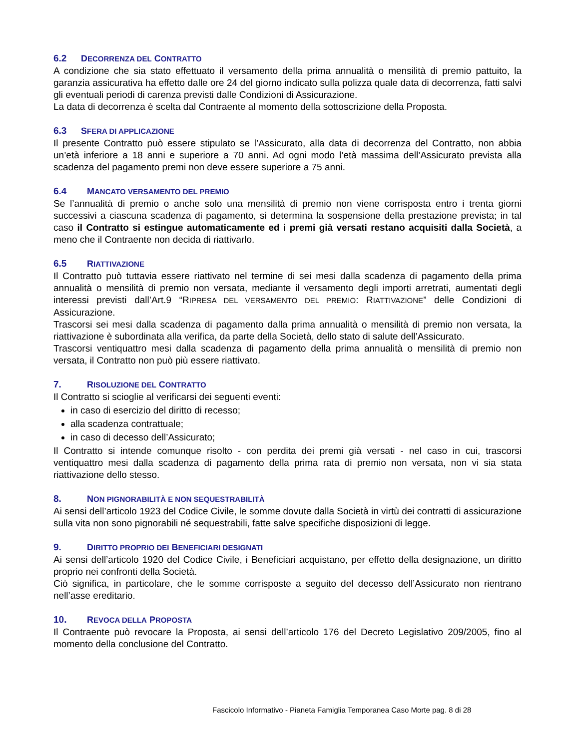6.2 DECORRENZA DEL CONTRATTO
A condizione che sia stato effettuato il versamento della prima annualità o mensilità di premio pattuito, la garanzia assicurativa ha effetto dalle ore 24 del giorno indicato sulla polizza quale data di decorrenza, fatti salvi gli eventuali periodi di carenza previsti dalle Condizioni di Assicurazione.
La data di decorrenza è scelta dal Contraente al momento della sottoscrizione della Proposta.
6.3 SFERA DI APPLICAZIONE
Il presente Contratto può essere stipulato se l’Assicurato, alla data di decorrenza del Contratto, non abbia un’età inferiore a 18 anni e superiore a 70 anni. Ad ogni modo l’età massima dell’Assicurato prevista alla scadenza del pagamento premi non deve essere superiore a 75 anni.
6.4 MANCATO VERSAMENTO DEL PREMIO
Se l’annualità di premio o anche solo una mensilità di premio non viene corrisposta entro i trenta giorni successivi a ciascuna scadenza di pagamento, si determina la sospensione della prestazione prevista; in tal caso il Contratto si estingue automaticamente ed i premi già versati restano acquisiti dalla Società, a meno che il Contraente non decida di riattivarlo.
6.5 RIATTIVAZIONE
Il Contratto può tuttavia essere riattivato nel termine di sei mesi dalla scadenza di pagamento della prima annualità o mensilità di premio non versata, mediante il versamento degli importi arretrati, aumentati degli interessi previsti dall’Art.9 “RIPRESA DEL VERSAMENTO DEL PREMIO: RIATTIVAZIONE” delle Condizioni di Assicurazione.
Trascorsi sei mesi dalla scadenza di pagamento dalla prima annualità o mensilità di premio non versata, la riattivazione è subordinata alla verifica, da parte della Società, dello stato di salute dell’Assicurato.
Trascorsi ventiquattro mesi dalla scadenza di pagamento della prima annualità o mensilità di premio non versata, il Contratto non può più essere riattivato.
7. RISOLUZIONE DEL CONTRATTO
Il Contratto si scioglie al verificarsi dei seguenti eventi:
in caso di esercizio del diritto di recesso;
alla scadenza contrattuale;
in caso di decesso dell’Assicurato;
Il Contratto si intende comunque risolto - con perdita dei premi già versati - nel caso in cui, trascorsi ventiquattro mesi dalla scadenza di pagamento della prima rata di premio non versata, non vi sia stata riattivazione dello stesso.
8. NON PIGNORABILITÀ E NON SEQUESTRABILITÀ
Ai sensi dell’articolo 1923 del Codice Civile, le somme dovute dalla Società in virtù dei contratti di assicurazione sulla vita non sono pignorabili né sequestrabili, fatte salve specifiche disposizioni di legge.
9. DIRITTO PROPRIO DEI BENEFICIARI DESIGNATI
Ai sensi dell’articolo 1920 del Codice Civile, i Beneficiari acquistano, per effetto della designazione, un diritto proprio nei confronti della Società.
Ciò significa, in particolare, che le somme corrisposte a seguito del decesso dell’Assicurato non rientrano nell’asse ereditario.
10. REVOCA DELLA PROPOSTA
Il Contraente può revocare la Proposta, ai sensi dell’articolo 176 del Decreto Legislativo 209/2005, fino al momento della conclusione del Contratto.
Fascicolo Informativo - Pianeta Famiglia Temporanea Caso Morte pag. 8 di 28